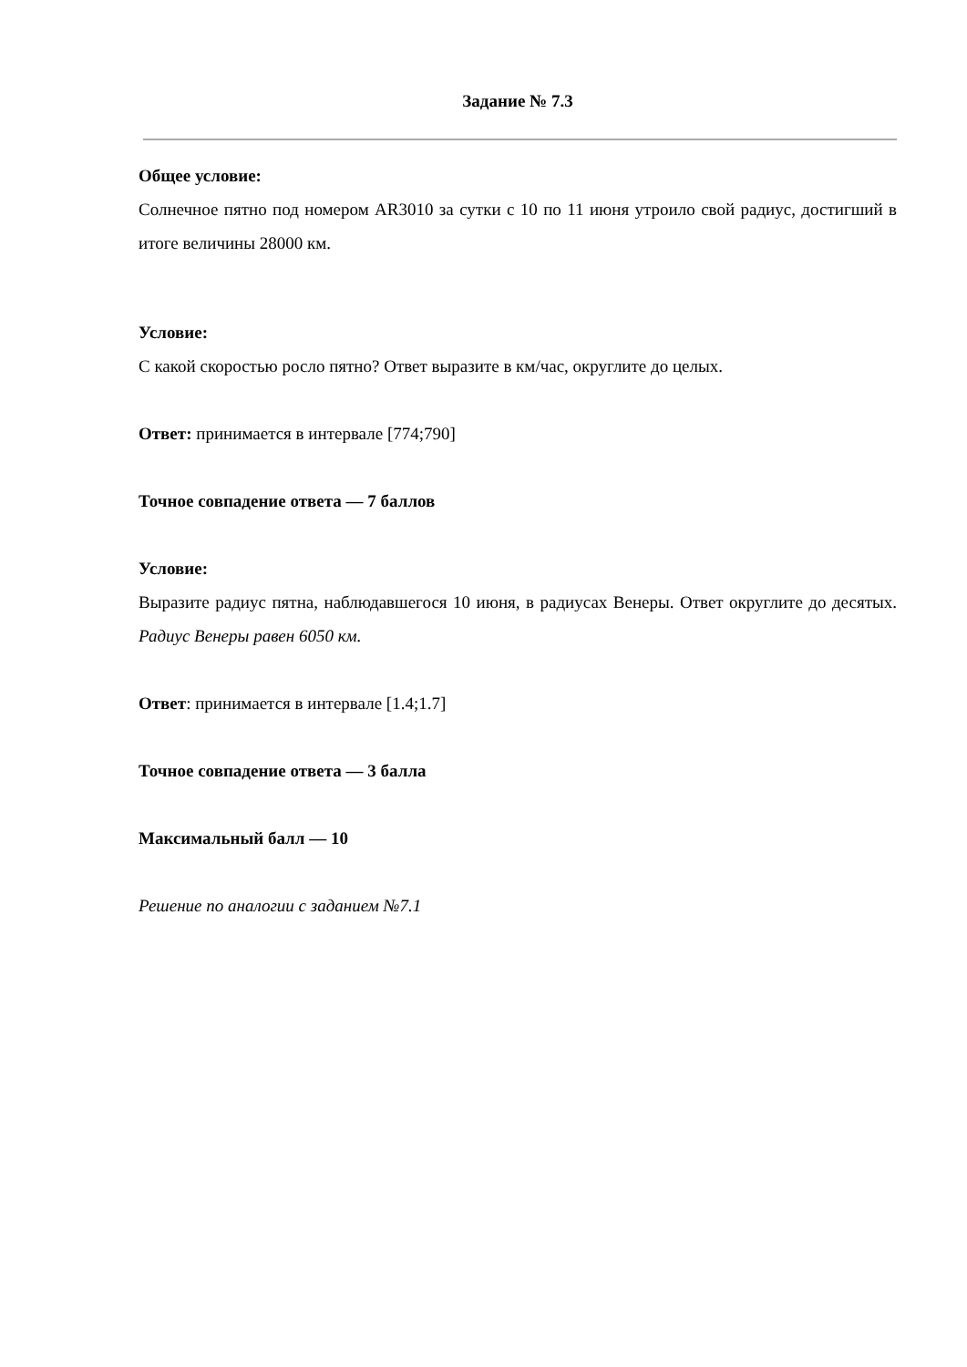Задание № 7.3
Общее условие:
Солнечное пятно под номером AR3010 за сутки с 10 по 11 июня утроило свой радиус, достигший в итоге величины 28000 км.
Условие:
С какой скоростью росло пятно? Ответ выразите в км/час, округлите до целых.
Ответ: принимается в интервале [774;790]
Точное совпадение ответа — 7 баллов
Условие:
Выразите радиус пятна, наблюдавшегося 10 июня, в радиусах Венеры. Ответ округлите до десятых.
Радиус Венеры равен 6050 км.
Ответ: принимается в интервале [1.4;1.7]
Точное совпадение ответа — 3 балла
Максимальный балл — 10
Решение по аналогии с заданием №7.1